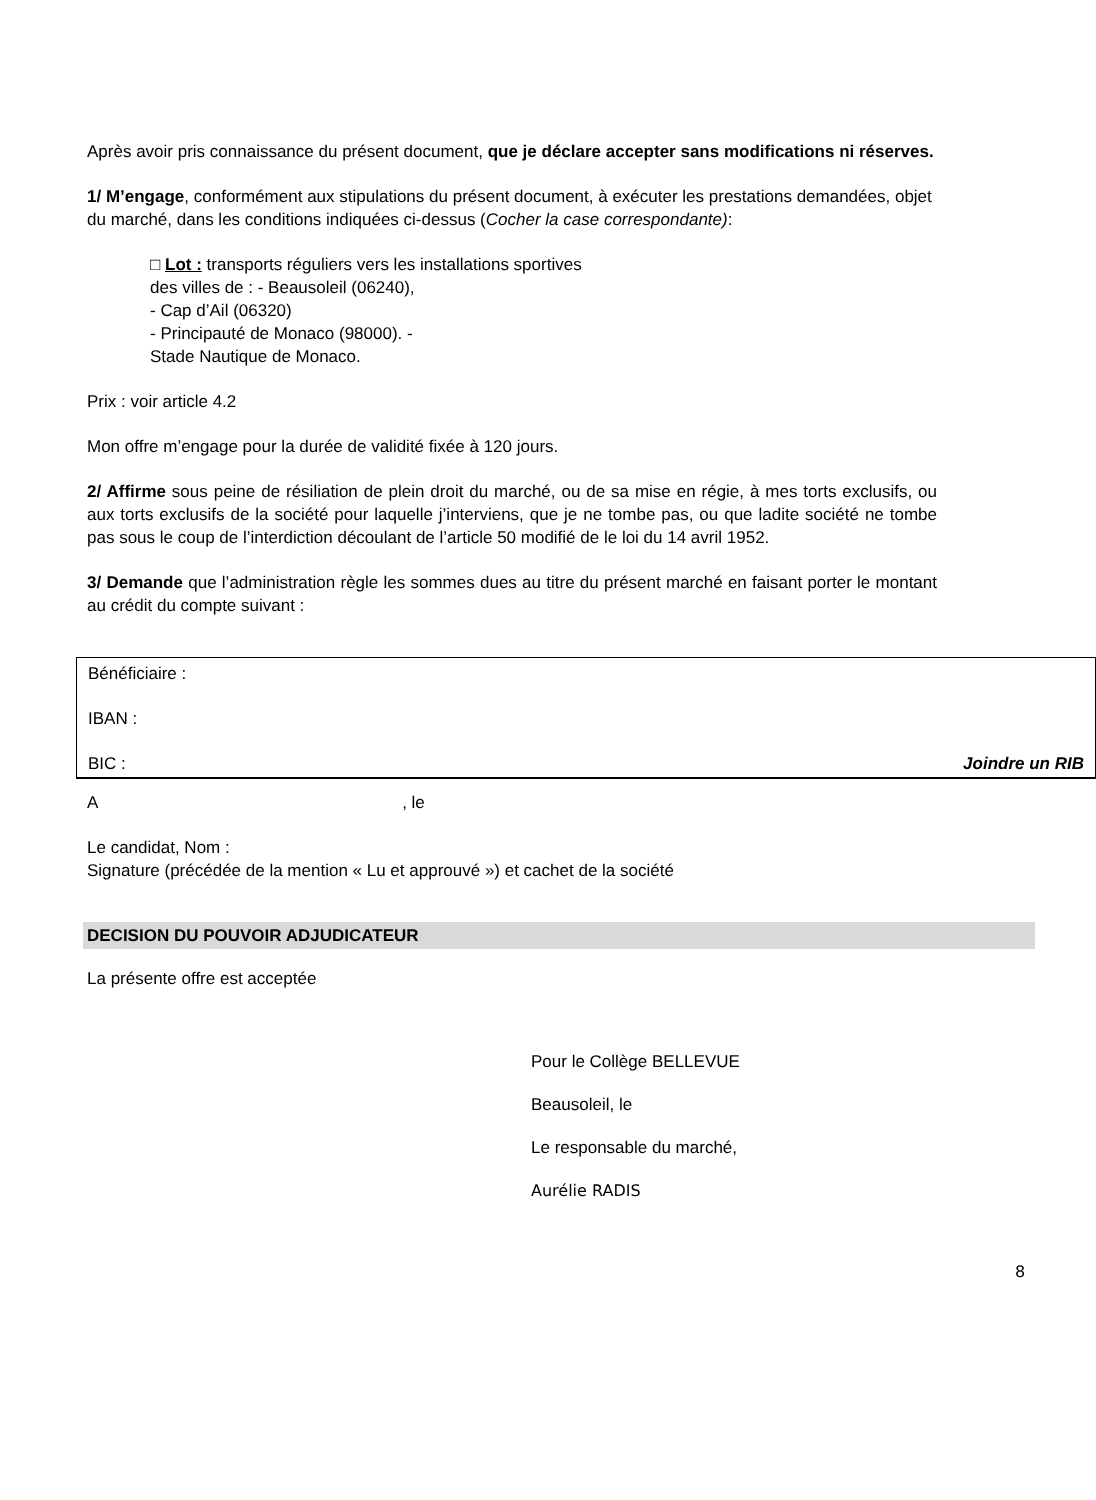Après avoir pris connaissance du présent document, que je déclare accepter sans modifications ni réserves.
1/ M’engage, conformément aux stipulations du présent document, à exécuter les prestations demandées, objet du marché, dans les conditions indiquées ci-dessus (Cocher la case correspondante):
□ Lot : transports réguliers vers les installations sportives
des villes de : - Beausoleil (06240),
- Cap d’Ail (06320)
- Principauté de Monaco (98000). -
Stade Nautique de Monaco.
Prix : voir article 4.2
Mon offre m’engage pour la durée de validité fixée à 120 jours.
2/ Affirme sous peine de résiliation de plein droit du marché, ou de sa mise en régie, à mes torts exclusifs, ou aux torts exclusifs de la société pour laquelle j’interviens, que je ne tombe pas, ou que ladite société ne tombe pas sous le coup de l’interdiction découlant de l’article 50 modifié de le loi du 14 avril 1952.
3/ Demande que l’administration règle les sommes dues au titre du présent marché en faisant porter le montant au crédit du compte suivant :
Bénéficiaire :
IBAN :
BIC : Joindre un RIB
A , le
Le candidat, Nom :
Signature (précédée de la mention « Lu et approuvé ») et cachet de la société
DECISION DU POUVOIR ADJUDICATEUR
La présente offre est acceptée
Pour le Collège BELLEVUE
Beausoleil, le
Le responsable du marché,
Aurélie RADIS
8